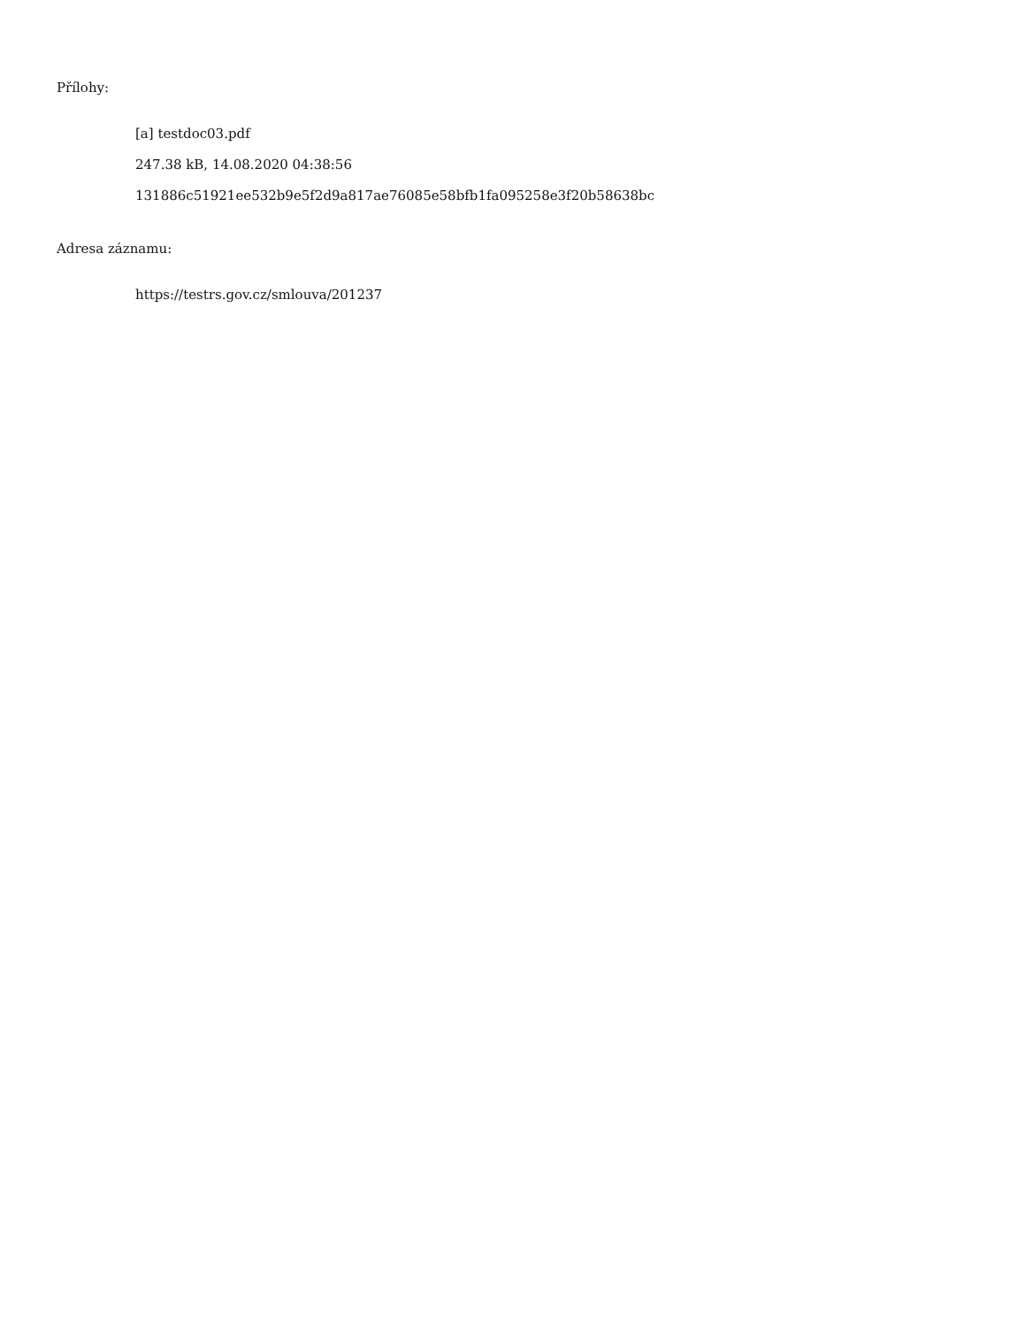Přílohy:
[a] testdoc03.pdf
247.38 kB, 14.08.2020 04:38:56
131886c51921ee532b9e5f2d9a817ae76085e58bfb1fa095258e3f20b58638bc
Adresa záznamu:
https://testrs.gov.cz/smlouva/201237